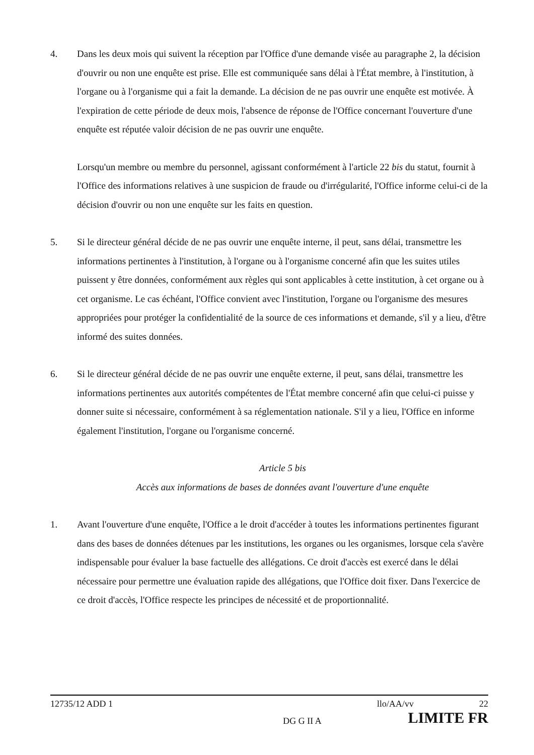4. Dans les deux mois qui suivent la réception par l'Office d'une demande visée au paragraphe 2, la décision d'ouvrir ou non une enquête est prise. Elle est communiquée sans délai à l'État membre, à l'institution, à l'organe ou à l'organisme qui a fait la demande. La décision de ne pas ouvrir une enquête est motivée. À l'expiration de cette période de deux mois, l'absence de réponse de l'Office concernant l'ouverture d'une enquête est réputée valoir décision de ne pas ouvrir une enquête.
Lorsqu'un membre ou membre du personnel, agissant conformément à l'article 22 bis du statut, fournit à l'Office des informations relatives à une suspicion de fraude ou d'irrégularité, l'Office informe celui-ci de la décision d'ouvrir ou non une enquête sur les faits en question.
5. Si le directeur général décide de ne pas ouvrir une enquête interne, il peut, sans délai, transmettre les informations pertinentes à l'institution, à l'organe ou à l'organisme concerné afin que les suites utiles puissent y être données, conformément aux règles qui sont applicables à cette institution, à cet organe ou à cet organisme. Le cas échéant, l'Office convient avec l'institution, l'organe ou l'organisme des mesures appropriées pour protéger la confidentialité de la source de ces informations et demande, s'il y a lieu, d'être informé des suites données.
6. Si le directeur général décide de ne pas ouvrir une enquête externe, il peut, sans délai, transmettre les informations pertinentes aux autorités compétentes de l'État membre concerné afin que celui-ci puisse y donner suite si nécessaire, conformément à sa réglementation nationale. S'il y a lieu, l'Office en informe également l'institution, l'organe ou l'organisme concerné.
Article 5 bis
Accès aux informations de bases de données avant l'ouverture d'une enquête
1. Avant l'ouverture d'une enquête, l'Office a le droit d'accéder à toutes les informations pertinentes figurant dans des bases de données détenues par les institutions, les organes ou les organismes, lorsque cela s'avère indispensable pour évaluer la base factuelle des allégations. Ce droit d'accès est exercé dans le délai nécessaire pour permettre une évaluation rapide des allégations, que l'Office doit fixer. Dans l'exercice de ce droit d'accès, l'Office respecte les principes de nécessité et de proportionnalité.
12735/12 ADD 1 llo/AA/vv 22
DG G II A LIMITE FR